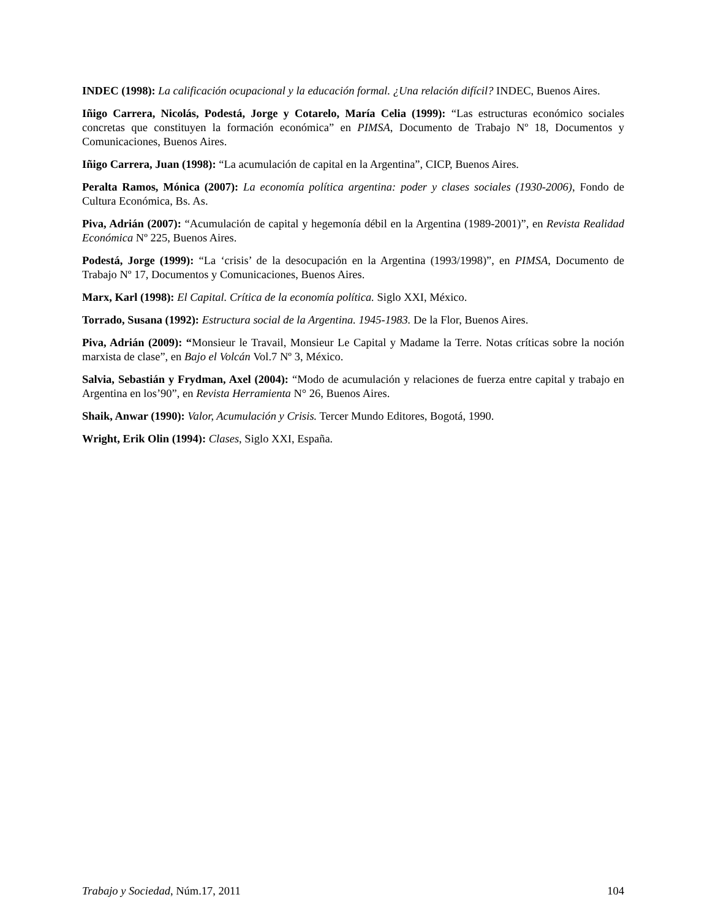INDEC (1998): La calificación ocupacional y la educación formal. ¿Una relación difícil? INDEC, Buenos Aires.
Iñigo Carrera, Nicolás, Podestá, Jorge y Cotarelo, María Celia (1999): “Las estructuras económico sociales concretas que constituyen la formación económica” en PIMSA, Documento de Trabajo Nº 18, Documentos y Comunicaciones, Buenos Aires.
Iñigo Carrera, Juan (1998): “La acumulación de capital en la Argentina”, CICP, Buenos Aires.
Peralta Ramos, Mónica (2007): La economía política argentina: poder y clases sociales (1930-2006), Fondo de Cultura Económica, Bs. As.
Piva, Adrián (2007): “Acumulación de capital y hegemonía débil en la Argentina (1989-2001)”, en Revista Realidad Económica Nº 225, Buenos Aires.
Podestá, Jorge (1999): “La ‘crisis’ de la desocupación en la Argentina (1993/1998)”, en PIMSA, Documento de Trabajo Nº 17, Documentos y Comunicaciones, Buenos Aires.
Marx, Karl (1998): El Capital. Crítica de la economía política. Siglo XXI, México.
Torrado, Susana (1992): Estructura social de la Argentina. 1945-1983. De la Flor, Buenos Aires.
Piva, Adrián (2009): “Monsieur le Travail, Monsieur Le Capital y Madame la Terre. Notas críticas sobre la noción marxista de clase”, en Bajo el Volcán Vol.7 Nº 3, México.
Salvia, Sebastián y Frydman, Axel (2004): “Modo de acumulación y relaciones de fuerza entre capital y trabajo en Argentina en los’90”, en Revista Herramienta N° 26, Buenos Aires.
Shaik, Anwar (1990): Valor, Acumulación y Crisis. Tercer Mundo Editores, Bogotá, 1990.
Wright, Erik Olin (1994): Clases, Siglo XXI, España.
Trabajo y Sociedad, Núm.17, 2011 104